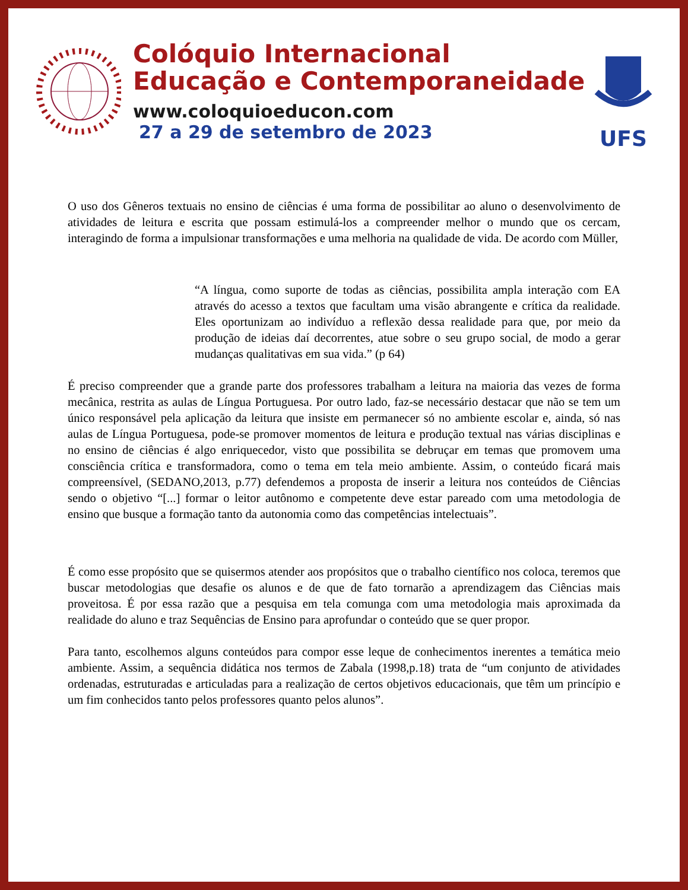Colóquio Internacional
Educação e Contemporaneidade
www.coloquioeducon.com
27 a 29 de setembro de 2023
UFS
O uso dos Gêneros textuais no ensino de ciências é uma forma de possibilitar ao aluno o desenvolvimento de atividades de leitura e escrita que possam estimulá-los a compreender melhor o mundo que os cercam, interagindo de forma a impulsionar transformações e uma melhoria na qualidade de vida. De acordo com Müller,
“A língua, como suporte de todas as ciências, possibilita ampla interação com EA através do acesso a textos que facultam uma visão abrangente e crítica da realidade. Eles oportunizam ao indivíduo a reflexão dessa realidade para que, por meio da produção de ideias daí decorrentes, atue sobre o seu grupo social, de modo a gerar mudanças qualitativas em sua vida.” (p 64)
É preciso compreender que a grande parte dos professores trabalham a leitura na maioria das vezes de forma mecânica, restrita as aulas de Língua Portuguesa. Por outro lado, faz-se necessário destacar que não se tem um único responsável pela aplicação da leitura que insiste em permanecer só no ambiente escolar e, ainda, só nas aulas de Língua Portuguesa, pode-se promover momentos de leitura e produção textual nas várias disciplinas e no ensino de ciências é algo enriquecedor, visto que possibilita se debruçar em temas que promovem uma consciência crítica e transformadora, como o tema em tela meio ambiente. Assim, o conteúdo ficará mais compreensível, (SEDANO,2013, p.77) defendemos a proposta de inserir a leitura nos conteúdos de Ciências sendo o objetivo “[...] formar o leitor autônomo e competente deve estar pareado com uma metodologia de ensino que busque a formação tanto da autonomia como das competências intelectuais”.
É como esse propósito que se quisermos atender aos propósitos que o trabalho científico nos coloca, teremos que buscar metodologias que desafie os alunos e de que de fato tornarão a aprendizagem das Ciências mais proveitosa. É por essa razão que a pesquisa em tela comunga com uma metodologia mais aproximada da realidade do aluno e traz Sequências de Ensino para aprofundar o conteúdo que se quer propor.
Para tanto, escolhemos alguns conteúdos para compor esse leque de conhecimentos inerentes a temática meio ambiente. Assim, a sequência didática nos termos de Zabala (1998,p.18) trata de “um conjunto de atividades ordenadas, estruturadas e articuladas para a realização de certos objetivos educacionais, que têm um princípio e um fim conhecidos tanto pelos professores quanto pelos alunos”.